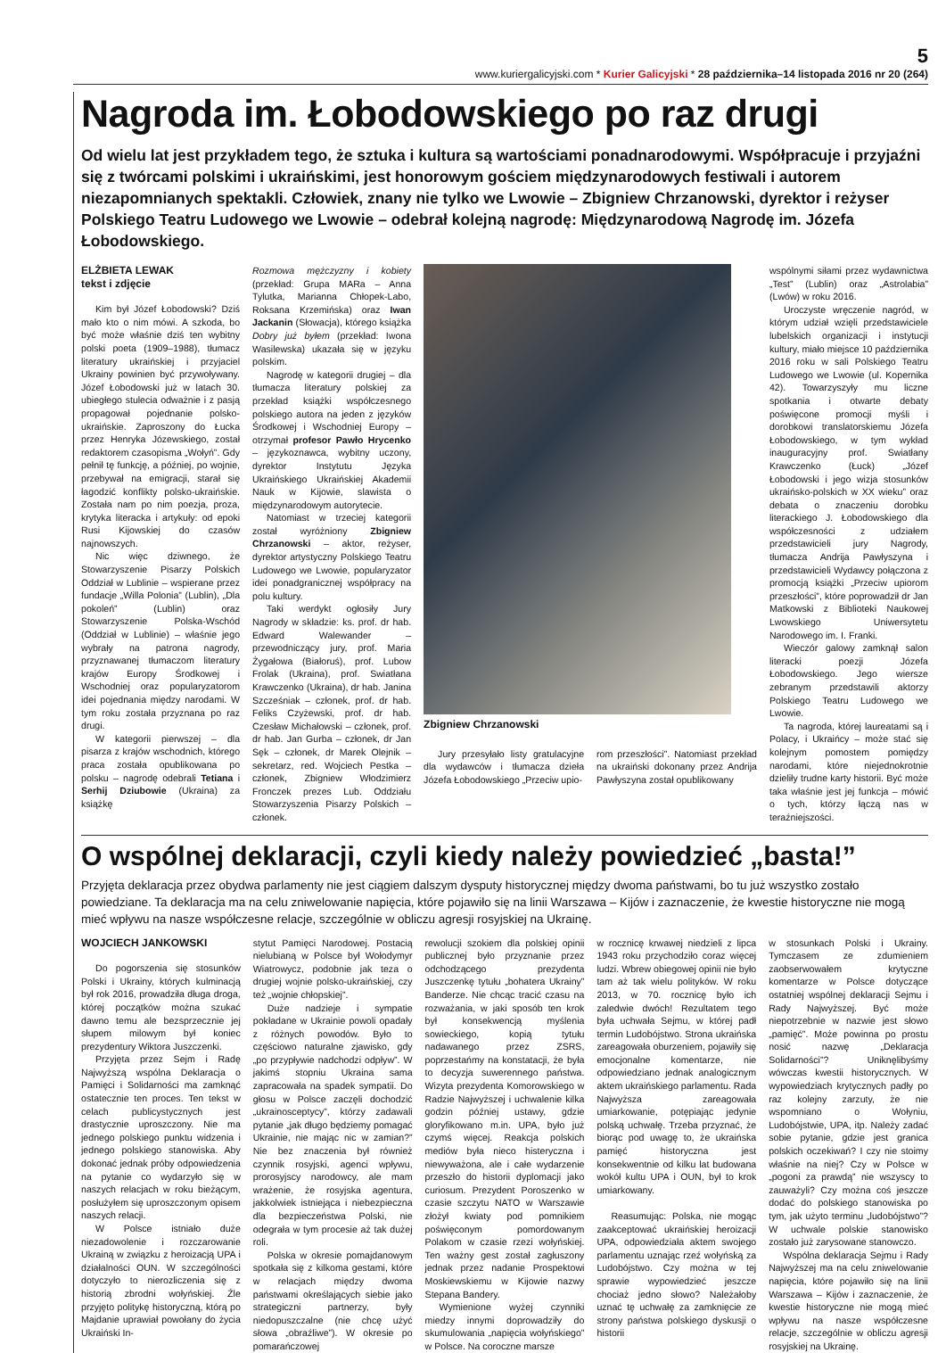5
www.kuriergalicyjski.com * Kurier Galicyjski * 28 października–14 listopada 2016 nr 20 (264)
Nagroda im. Łobodowskiego po raz drugi
Od wielu lat jest przykładem tego, że sztuka i kultura są wartościami ponadnarodowymi. Współpracuje i przyjaźni się z twórcami polskimi i ukraińskimi, jest honorowym gościem międzynarodowych festiwali i autorem niezapomnianych spektakli. Człowiek, znany nie tylko we Lwowie – Zbigniew Chrzanowski, dyrektor i reżyser Polskiego Teatru Ludowego we Lwowie – odebrał kolejną nagrodę: Międzynarodową Nagrodę im. Józefa Łobodowskiego.
ELŻBIETA LEWAK
tekst i zdjęcie
Kim był Józef Łobodowski? Dziś mało kto o nim mówi. A szkoda, bo być może właśnie dziś ten wybitny polski poeta (1909–1988), tłumacz literatury ukraińskiej i przyjaciel Ukrainy powinien być przywoływany. Józef Łobodowski już w latach 30. ubiegłego stulecia odważnie i z pasją propagował pojednanie polsko-ukraińskie. Zaproszony do Łucka przez Henryka Józewskiego, został redaktorem czasopisma „Wołyń”. Gdy pełnił tę funkcję, a później, po wojnie, przebywał na emigracji, starał się łagodzić konflikty polsko-ukraińskie. Została nam po nim poezja, proza, krytyka literacka i artykuły: od epoki Rusi Kijowskiej do czasów najnowszych.
Nic więc dziwnego, że Stowarzyszenie Pisarzy Polskich Oddział w Lublinie – wspierane przez fundacje „Willa Polonia” (Lublin), „Dla pokoleń” (Lublin) oraz Stowarzyszenie Polska-Wschód (Oddział w Lublinie) – właśnie jego wybrały na patrona nagrody, przyznawanej tłumaczom literatury krajów Europy Środkowej i Wschodniej oraz popularyzatorom idei pojednania między narodami. W tym roku została przyznana po raz drugi.
W kategorii pierwszej – dla pisarza z krajów wschodnich, którego praca została opublikowana po polsku – nagrodę odebrali Tetiana i Serhij Dziubowie (Ukraina) za książkę
Rozmowa mężczyzny i kobiety (przekład: Grupa MARa – Anna Tylutka, Marianna Chłopek-Labo, Roksana Krzemińska) oraz Iwan Jackanin (Słowacja), którego książka Dobry już byłem (przekład: Iwona Wasilewska) ukazała się w języku polskim.
Nagrodę w kategorii drugiej – dla tłumacza literatury polskiej za przekład książki współczesnego polskiego autora na jeden z języków Środkowej i Wschodniej Europy – otrzymał profesor Pawło Hrycenko – językoznawca, wybitny uczony, dyrektor Instytutu Języka Ukraińskiego Ukraińskiej Akademii Nauk w Kijowie, slawista o międzynarodowym autorytecie.
Natomiast w trzeciej kategorii został wyróżniony Zbigniew Chrzanowski – aktor, reżyser, dyrektor artystyczny Polskiego Teatru Ludowego we Lwowie, popularyzator idei ponadgranicznej współpracy na polu kultury.
Taki werdykt ogłosiły Jury Nagrody w składzie: ks. prof. dr hab. Edward Walewander – przewodniczący jury, prof. Maria Żygałowa (Białoruś), prof. Lubow Frolak (Ukraina), prof. Swiatłana Krawczenko (Ukraina), dr hab. Janina Szcześniak – członek, prof. dr hab. Feliks Czyżewski, prof. dr hab. Czesław Michałowski – członek, prof. dr hab. Jan Gurba – członek, dr Jan Sęk – członek, dr Marek Olejnik – sekretarz, red. Wojciech Pestka – członek, Zbigniew Włodzimierz Fronczek prezes Lub. Oddziału Stowarzyszenia Pisarzy Polskich – członek.
Zbigniew Chrzanowski
Jury przesyłało listy gratulacyjne dla wydawców i tłumacza dzieła Józefa Łobodowskiego „Przeciw upio-
rom przeszłości”. Natomiast przekład na ukraiński dokonany przez Andrija Pawłyszyna został opublikowany
wspólnymi siłami przez wydawnictwa „Test” (Lublin) oraz „Astrolabia” (Lwów) w roku 2016.
Uroczyste wręczenie nagród, w którym udział wzięli przedstawiciele lubelskich organizacji i instytucji kultury, miało miejsce 10 października 2016 roku w sali Polskiego Teatru Ludowego we Lwowie (ul. Kopernika 42). Towarzyszyły mu liczne spotkania i otwarte debaty poświęcone promocji myśli i dorobkowi translatorskiemu Józefa Łobodowskiego, w tym wykład inauguracyjny prof. Swiatłany Krawczenko (Łuck) „Józef Łobodowski i jego wizja stosunków ukraińsko-polskich w XX wieku” oraz debata o znaczeniu dorobku literackiego J. Łobodowskiego dla współczesności z udziałem przedstawicieli jury Nagrody, tłumacza Andrija Pawłyszyna i przedstawicieli Wydawcy połączona z promocją książki „Przeciw upiorom przeszłości”, które poprowadził dr Jan Matkowski z Biblioteki Naukowej Lwowskiego Uniwersytetu Narodowego im. I. Franki.
Wieczór galowy zamknął salon literacki poezji Józefa Łobodowskiego. Jego wiersze zebranym przedstawili aktorzy Polskiego Teatru Ludowego we Lwowie.
Ta nagroda, której laureatami są i Polacy, i Ukraińcy – może stać się kolejnym pomostem pomiędzy narodami, które niejednokrotnie dzieliły trudne karty historii. Być może taka właśnie jest jej funkcja – mówić o tych, którzy łączą nas w teraźniejszości.
O wspólnej deklaracji, czyli kiedy należy powiedzieć „basta!”
Przyjęta deklaracja przez obydwa parlamenty nie jest ciągiem dalszym dysputy historycznej między dwoma państwami, bo tu już wszystko zostało powiedziane. Ta deklaracja ma na celu zniwelowanie napięcia, które pojawiło się na linii Warszawa – Kijów i zaznaczenie, że kwestie historyczne nie mogą mieć wpływu na nasze współczesne relacje, szczególnie w obliczu agresji rosyjskiej na Ukrainę.
WOJCIECH JANKOWSKI
Do pogorszenia się stosunków Polski i Ukrainy, których kulminacją był rok 2016, prowadziła długa droga, której początków można szukać dawno temu ale bezsprzecznie jej słupem milowym był koniec prezydentury Wiktora Juszczenki.
Przyjęta przez Sejm i Radę Najwyższą wspólna Deklaracja o Pamięci i Solidarności ma zamknąć ostatecznie ten proces. Ten tekst w celach publicystycznych jest drastycznie uproszczony. Nie ma jednego polskiego punktu widzenia i jednego polskiego stanowiska. Aby dokonać jednak próby odpowiedzenia na pytanie co wydarzyło się w naszych relacjach w roku bieżącym, posłużyłem się uproszczonym opisem naszych relacji.
W Polsce istniało duże niezadowolenie i rozczarowanie Ukrainą w związku z heroizacją UPA i działalności OUN. W szczególności dotyczyło to nierozliczenia się z historią zbrodni wołyńskiej. Źle przyjęto politykę historyczną, którą po Majdanie uprawiał powołany do życia Ukraiński In-
stytut Pamięci Narodowej. Postacią nielubianą w Polsce był Wołodymyr Wiatrowycz, podobnie jak teza o drugiej wojnie polsko-ukraińskiej, czy też „wojnie chłopskiej”.
Duże nadzieje i sympatie pokładane w Ukrainie powoli opadały z różnych powodów. Było to częściowo naturalne zjawisko, gdy „po przypływie nadchodzi odpływ”. W jakimś stopniu Ukraina sama zapracowała na spadek sympatii. Do głosu w Polsce zaczęli dochodzić „ukrainosceptycy”, którzy zadawali pytanie „jak długo będziemy pomagać Ukrainie, nie mając nic w zamian?” Nie bez znaczenia był również czynnik rosyjski, agenci wpływu, prorosyjscy narodowcy, ale mam wrażenie, że rosyjska agentura, jakkolwiek istniejąca i niebezpieczna dla bezpieczeństwa Polski, nie odegrała w tym procesie aż tak dużej roli.
Polska w okresie pomajdanowym spotkała się z kilkoma gestami, które w relacjach między dwoma państwami określających siebie jako strategiczni partnerzy, były niedopuszczalne (nie chcę użyć słowa „obraźliwe”). W okresie po pomarańczowej
rewolucji szokiem dla polskiej opinii publicznej było przyznanie przez odchodzącego prezydenta Juszczenkę tytułu „bohatera Ukrainy” Banderze. Nie chcąc tracić czasu na rozważania, w jaki sposób ten krok był konsekwencją myślenia sowieckiego, kopią tytułu nadawanego przez ZSRS, poprzestańmy na konstatacji, że była to decyzja suwerennego państwa. Wizyta prezydenta Komorowskiego w Radzie Najwyższej i uchwalenie kilka godzin później ustawy, gdzie gloryfikowano m.in. UPA, było już czymś więcej. Reakcja polskich mediów była nieco histeryczna i niewyważona, ale i całe wydarzenie przeszło do historii dyplomacji jako curiosum. Prezydent Poroszenko w czasie szczytu NATO w Warszawie złożył kwiaty pod pomnikiem poświęconym pomordowanym Polakom w czasie rzezi wołyńskiej. Ten ważny gest został zagłuszony jednak przez nadanie Prospektowi Moskiewskiemu w Kijowie nazwy Stepana Bandery.
Wymienione wyżej czynniki miedzy innymi doprowadziły do skumulowania „napięcia wołyńskiego” w Polsce. Na coroczne marsze
w rocznicę krwawej niedzieli z lipca 1943 roku przychodziło coraz więcej ludzi. Wbrew obiegowej opinii nie było tam aż tak wielu polityków. W roku 2013, w 70. rocznicę było ich zaledwie dwóch! Rezultatem tego była uchwała Sejmu, w której padł termin Ludobójstwo. Strona ukraińska zareagowała oburzeniem, pojawiły się emocjonalne komentarze, nie odpowiedziano jednak analogicznym aktem ukraińskiego parlamentu. Rada Najwyższa zareagowała umiarkowanie, potępiając jedynie polską uchwałę. Trzeba przyznać, że biorąc pod uwagę to, że ukraińska pamięć historyczna jest konsekwentnie od kilku lat budowana wokół kultu UPA i OUN, był to krok umiarkowany.
Reasumując: Polska, nie mogąc zaakceptować ukraińskiej heroizacji UPA, odpowiedziała aktem swojego parlamentu uznając rzeź wołyńską za Ludobójstwo. Czy można w tej sprawie wypowiedzieć jeszcze chociaż jedno słowo? Należałoby uznać tę uchwałę za zamknięcie ze strony państwa polskiego dyskusji o historii
w stosunkach Polski i Ukrainy. Tymczasem ze zdumieniem zaobserwowałem krytyczne komentarze w Polsce dotyczące ostatniej wspólnej deklaracji Sejmu i Rady Najwyższej. Być może niepotrzebnie w nazwie jest słowo „pamięć”. Może powinna po prostu nosić nazwę „Deklaracja Solidarności”? Uniknęlibyśmy wówczas kwestii historycznych. W wypowiedziach krytycznych padły po raz kolejny zarzuty, że nie wspomniano o Wołyniu, Ludobójstwie, UPA, itp. Należy zadać sobie pytanie, gdzie jest granica polskich oczekiwań? I czy nie stoimy właśnie na niej? Czy w Polsce w „pogoni za prawdą” nie wszyscy to zauważyli? Czy można coś jeszcze dodać do polskiego stanowiska po tym, jak użyto terminu „ludobójstwo”? W uchwale polskie stanowisko zostało już zarysowane stanowczo.
Wspólna deklaracja Sejmu i Rady Najwyższej ma na celu zniwelowanie napięcia, które pojawiło się na linii Warszawa – Kijów i zaznaczenie, że kwestie historyczne nie mogą mieć wpływu na nasze współczesne relacje, szczególnie w obliczu agresji rosyjskiej na Ukrainę.